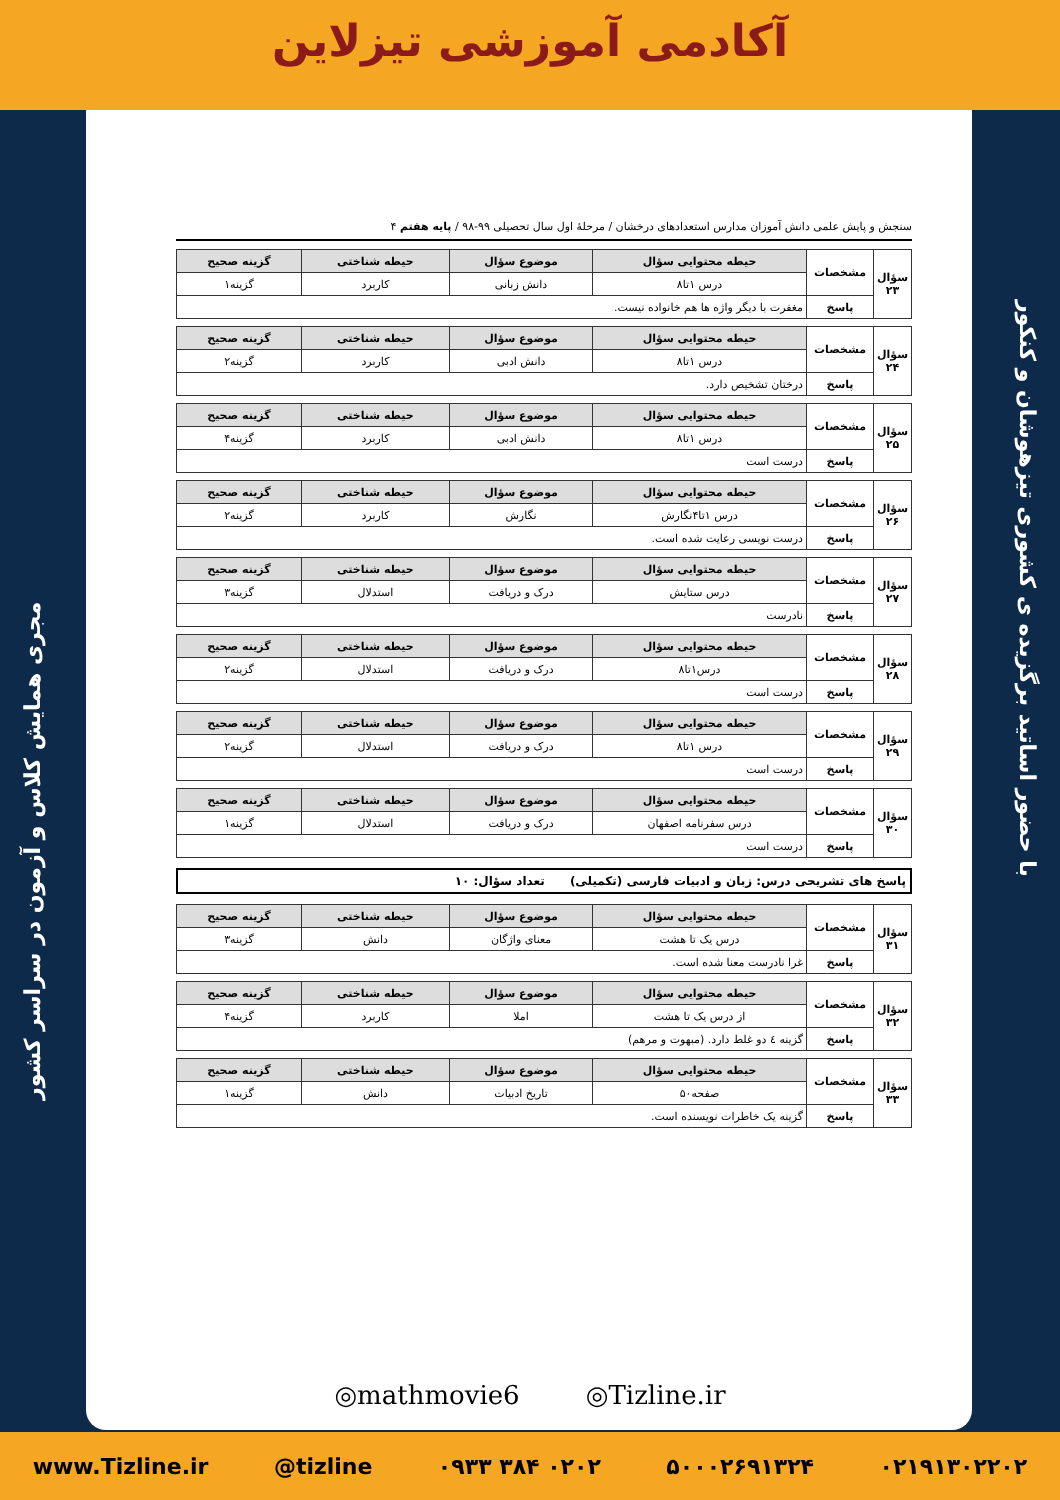آکادمی آموزشی تیزلاین
مجری همایش کلاس و آزمون در سراسر کشور
با حضور اساتید برگزیده ی کشوری تیزهوشان و کنکور
سنجش و پایش علمی دانش آموزان مدارس استعدادهای درخشان / مرحلهٔ اول سال تحصیلی ۹۹-۹۸ / پایه هفتم ۴
| سؤال ۲۳ | مشخصات | حیطه محتوایی سؤال | موضوع سؤال | حیطه شناختی | گزینه صحیح |
| | | درس ۱تا۸ | دانش زبانی | کاربرد | گزینه۱ |
| | پاسخ | مغفرت با دیگر واژه ها هم خانواده نیست. | | | |
| سؤال ۲۴ | مشخصات | حیطه محتوایی سؤال | موضوع سؤال | حیطه شناختی | گزینه صحیح |
| | | درس ۱تا۸ | دانش ادبی | کاربرد | گزینه۲ |
| | پاسخ | درختان تشخیص دارد. | | | |
| سؤال ۲۵ | مشخصات | حیطه محتوایی سؤال | موضوع سؤال | حیطه شناختی | گزینه صحیح |
| | | درس ۱تا۸ | دانش ادبی | کاربرد | گزینه۴ |
| | پاسخ | درست است | | | |
| سؤال ۲۶ | مشخصات | حیطه محتوایی سؤال | موضوع سؤال | حیطه شناختی | گزینه صحیح |
| | | درس ۱تا۴نگارش | نگارش | کاربرد | گزینه۲ |
| | پاسخ | درست نویسی رعایت شده است. | | | |
| سؤال ۲۷ | مشخصات | حیطه محتوایی سؤال | موضوع سؤال | حیطه شناختی | گزینه صحیح |
| | | درس ستایش | درک و دریافت | استدلال | گزینه۳ |
| | پاسخ | نادرست | | | |
| سؤال ۲۸ | مشخصات | حیطه محتوایی سؤال | موضوع سؤال | حیطه شناختی | گزینه صحیح |
| | | درس۱تا۸ | درک و دریافت | استدلال | گزینه۲ |
| | پاسخ | درست است | | | |
| سؤال ۲۹ | مشخصات | حیطه محتوایی سؤال | موضوع سؤال | حیطه شناختی | گزینه صحیح |
| | | درس ۱تا۸ | درک و دریافت | استدلال | گزینه۲ |
| | پاسخ | درست است | | | |
| سؤال ۳۰ | مشخصات | حیطه محتوایی سؤال | موضوع سؤال | حیطه شناختی | گزینه صحیح |
| | | درس سفرنامه اصفهان | درک و دریافت | استدلال | گزینه۱ |
| | پاسخ | درست است | | | |
پاسخ های تشریحی درس: زبان و ادبیات فارسی (تکمیلی) تعداد سؤال: ۱۰
| سؤال ۳۱ | مشخصات | حیطه محتوایی سؤال | موضوع سؤال | حیطه شناختی | گزینه صحیح |
| | | درس یک تا هشت | معنای واژگان | دانش | گزینه۳ |
| | پاسخ | غرا نادرست معنا شده است. | | | |
| سؤال ۳۲ | مشخصات | حیطه محتوایی سؤال | موضوع سؤال | حیطه شناختی | گزینه صحیح |
| | | از درس یک تا هشت | املا | کاربرد | گزینه۴ |
| | پاسخ | گزینه ٤ دو غلط دارد. (مبهوت و مرهم) | | | |
| سؤال ۳۳ | مشخصات | حیطه محتوایی سؤال | موضوع سؤال | حیطه شناختی | گزینه صحیح |
| | | صفحه۵۰ | تاریخ ادبیات | دانش | گزینه۱ |
| | پاسخ | گزینه یک خاطرات نویسنده است. | | | |
◎mathmovie6 ◎Tizline.ir
www.Tizline.ir @tizline ۰۹۳۳ ۳۸۴ ۰۲۰۲ ۵۰۰۰۲۶۹۱۳۲۴ ۰۲۱۹۱۳۰۲۲۰۲